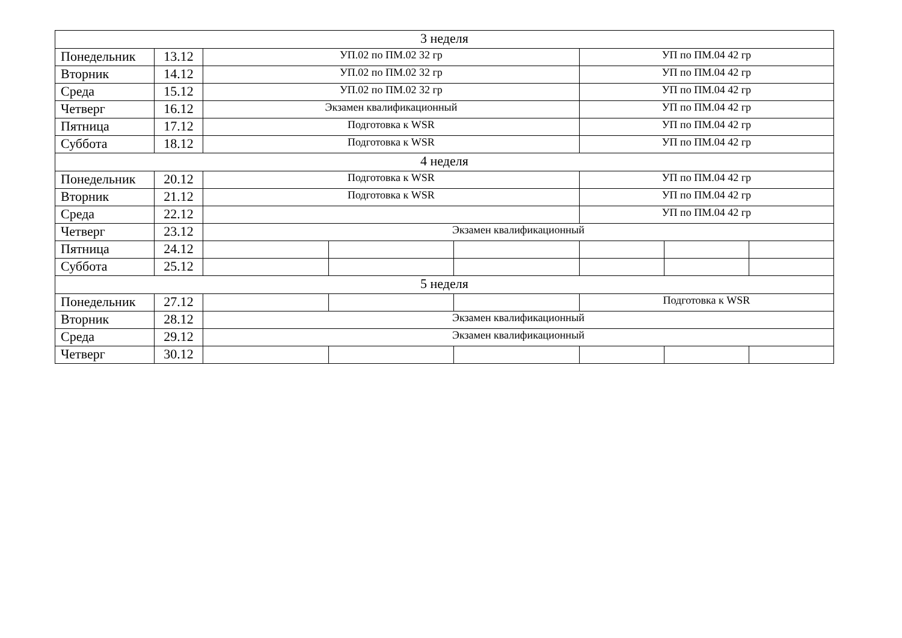| 3 неделя | | | | | | | |
| Понедельник | 13.12 | УП.02 по ПМ.02 32 гр | | | УП по ПМ.04 42 гр | | |
| Вторник | 14.12 | УП.02 по ПМ.02 32 гр | | | УП по ПМ.04 42 гр | | |
| Среда | 15.12 | УП.02 по ПМ.02 32 гр | | | УП по ПМ.04 42 гр | | |
| Четверг | 16.12 | Экзамен квалификационный | | | УП по ПМ.04 42 гр | | |
| Пятница | 17.12 | Подготовка к WSR | | | УП по ПМ.04 42 гр | | |
| Суббота | 18.12 | Подготовка к WSR | | | УП по ПМ.04 42 гр | | |
| 4 неделя | | | | | | | |
| Понедельник | 20.12 | Подготовка к WSR | | | УП по ПМ.04 42 гр | | |
| Вторник | 21.12 | Подготовка к WSR | | | УП по ПМ.04 42 гр | | |
| Среда | 22.12 | | | | УП по ПМ.04 42 гр | | |
| Четверг | 23.12 | Экзамен квалификационный | | | | | |
| Пятница | 24.12 | | | | | | |
| Суббота | 25.12 | | | | | | |
| 5 неделя | | | | | | | |
| Понедельник | 27.12 | | | | Подготовка к WSR | | |
| Вторник | 28.12 | Экзамен квалификационный | | | | | |
| Среда | 29.12 | Экзамен квалификационный | | | | | |
| Четверг | 30.12 | | | | | | |